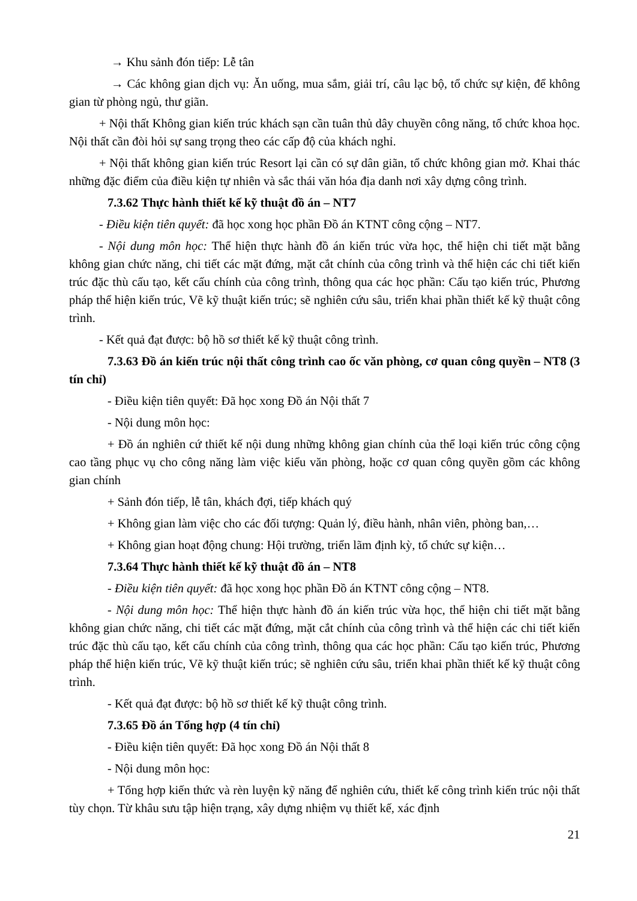→ Khu sảnh đón tiếp: Lễ tân
→ Các không gian dịch vụ: Ăn uống, mua sắm, giải trí, câu lạc bộ, tổ chức sự kiện, để không gian từ phòng ngủ, thư giãn.
+ Nội thất Không gian kiến trúc khách sạn cần tuân thủ dây chuyền công năng, tổ chức khoa học. Nội thất cần đòi hỏi sự sang trọng theo các cấp độ của khách nghỉ.
+ Nội thất không gian kiến trúc Resort lại cần có sự dân giãn, tổ chức không gian mở. Khai thác những đặc điểm của điều kiện tự nhiên và sắc thái văn hóa địa danh nơi xây dựng công trình.
7.3.62 Thực hành thiết kế kỹ thuật đồ án – NT7
- Điều kiện tiên quyết: đã học xong học phần Đồ án KTNT công cộng – NT7.
- Nội dung môn học: Thể hiện thực hành đồ án kiến trúc vừa học, thể hiện chi tiết mặt bằng không gian chức năng, chi tiết các mặt đứng, mặt cắt chính của công trình và thể hiện các chi tiết kiến trúc đặc thù cấu tạo, kết cấu chính của công trình, thông qua các học phần: Cấu tạo kiến trúc, Phương pháp thể hiện kiến trúc, Vẽ kỹ thuật kiến trúc; sẽ nghiên cứu sâu, triển khai phần thiết kế kỹ thuật công trình.
- Kết quả đạt được: bộ hồ sơ thiết kế kỹ thuật công trình.
7.3.63 Đồ án kiến trúc nội thất công trình cao ốc văn phòng, cơ quan công quyền – NT8 (3 tín chỉ)
- Điều kiện tiên quyết: Đã học xong Đồ án Nội thất 7
- Nội dung môn học:
+ Đồ án nghiên cứ thiết kế nội dung những không gian chính của thể loại kiến trúc công cộng cao tầng phục vụ cho công năng làm việc kiểu văn phòng, hoặc cơ quan công quyền gồm các không gian chính
+ Sảnh đón tiếp, lễ tân, khách đợi, tiếp khách quý
+ Không gian làm việc cho các đối tượng: Quản lý, điều hành, nhân viên, phòng ban,…
+ Không gian hoạt động chung: Hội trường, triển lãm định kỳ, tổ chức sự kiện…
7.3.64 Thực hành thiết kế kỹ thuật đồ án – NT8
- Điều kiện tiên quyết: đã học xong học phần Đồ án KTNT công cộng – NT8.
- Nội dung môn học: Thể hiện thực hành đồ án kiến trúc vừa học, thể hiện chi tiết mặt bằng không gian chức năng, chi tiết các mặt đứng, mặt cắt chính của công trình và thể hiện các chi tiết kiến trúc đặc thù cấu tạo, kết cấu chính của công trình, thông qua các học phần: Cấu tạo kiến trúc, Phương pháp thể hiện kiến trúc, Vẽ kỹ thuật kiến trúc; sẽ nghiên cứu sâu, triển khai phần thiết kế kỹ thuật công trình.
- Kết quả đạt được: bộ hồ sơ thiết kế kỹ thuật công trình.
7.3.65 Đồ án Tổng hợp (4 tín chỉ)
- Điều kiện tiên quyết: Đã học xong Đồ án Nội thất 8
- Nội dung môn học:
+ Tổng hợp kiến thức và rèn luyện kỹ năng để nghiên cứu, thiết kế công trình kiến trúc nội thất tùy chọn. Từ khâu sưu tập hiện trạng, xây dựng nhiệm vụ thiết kế, xác định
21